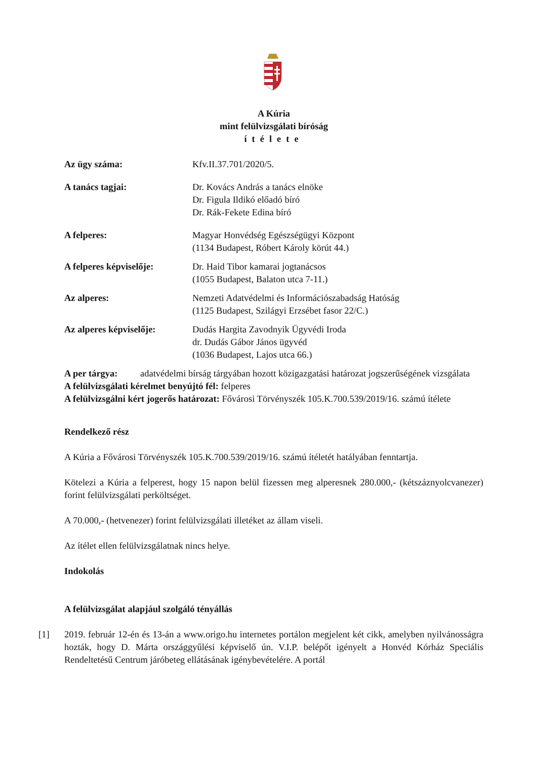A Kúria
mint felülvizsgálati bíróság
ítélete
Az ügy száma: Kfv.II.37.701/2020/5.
A tanács tagjai: Dr. Kovács András a tanács elnöke
Dr. Figula Ildikó előadó bíró
Dr. Rák-Fekete Edina bíró
A felperes: Magyar Honvédség Egészségügyi Központ
(1134 Budapest, Róbert Károly körút 44.)
A felperes képviselője:
Dr. Haid Tibor kamarai jogtanácsos
(1055 Budapest, Balaton utca 7-11.)
Az alperes: Nemzeti Adatvédelmi és Információszabadság Hatóság
(1125 Budapest, Szilágyi Erzsébet fasor 22/C.)
Az alperes képviselője:
Dudás Hargita Zavodnyik Ügyvédi Iroda
dr. Dudás Gábor János ügyvéd
(1036 Budapest, Lajos utca 66.)
A per tárgya: adatvédelmi bírság tárgyában hozott közigazgatási határozat jogszerűségének vizsgálata
A felülvizsgálati kérelmet benyújtó fél: felperes
A felülvizsgálni kért jogerős határozat: Fővárosi Törvényszék 105.K.700.539/2019/16. számú ítélete
Rendelkező rész
A Kúria a Fővárosi Törvényszék 105.K.700.539/2019/16. számú ítéletét hatályában fenntartja.
Kötelezi a Kúria a felperest, hogy 15 napon belül fizessen meg alperesnek 280.000,- (kétszáznyolcvanezer) forint felülvizsgálati perköltséget.
A 70.000,- (hetvenezer) forint felülvizsgálati illetéket az állam viseli.
Az ítélet ellen felülvizsgálatnak nincs helye.
Indokolás
A felülvizsgálat alapjául szolgáló tényállás
[1]
2019. február 12-én és 13-án a www.origo.hu internetes portálon megjelent két cikk, amelyben nyilvánosságra hozták, hogy D. Márta országgyűlési képviselő ún. V.I.P. belépőt igényelt a Honvéd Kórház Speciális Rendeltetésű Centrum járóbeteg ellátásának igénybevételére. A portál